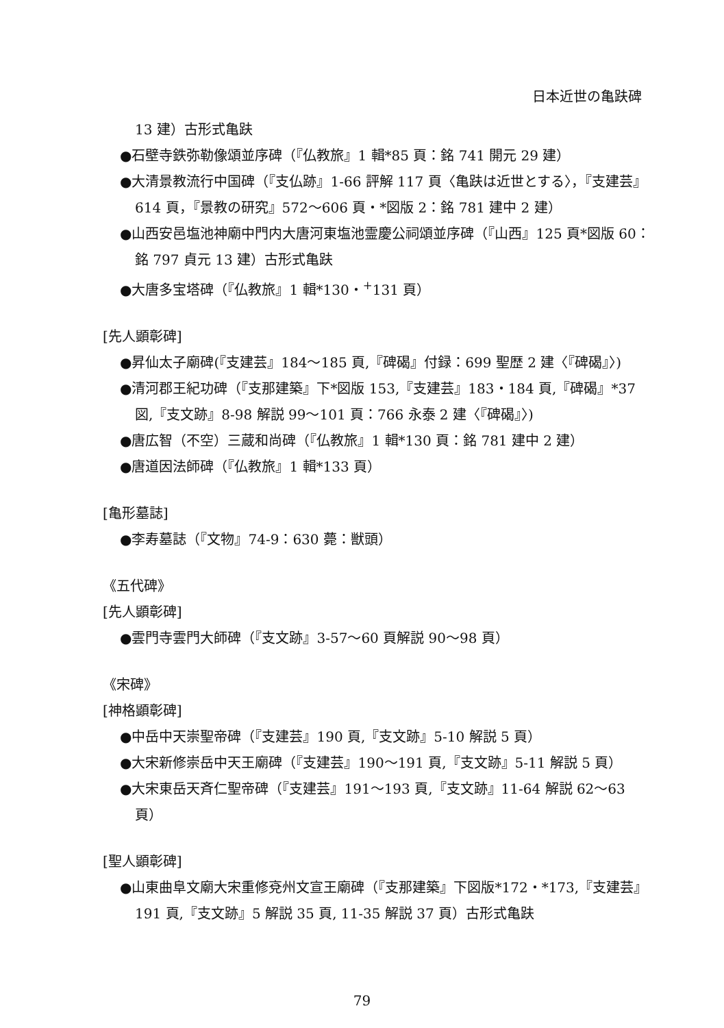日本近世の亀趺碑
13 建）古形式亀趺
●石壁寺鉄弥勒像頌並序碑（『仏教旅』1 輯*85 頁：銘 741 開元 29 建）
●大清景教流行中国碑（『支仏跡』1-66 評解 117 頁〈亀趺は近世とする〉，『支建芸』614 頁，『景教の研究』572～606 頁・*図版 2：銘 781 建中 2 建）
●山西安邑塩池神廟中門内大唐河東塩池霊慶公祠頌並序碑（『山西』125 頁*図版 60：銘 797 貞元 13 建）古形式亀趺
●大唐多宝塔碑（『仏教旅』1 輯*130・<sup>+</sup>131 頁）
[先人顕彰碑]
●昇仙太子廟碑(『支建芸』184～185 頁,『碑碣』付録：699 聖歴 2 建〈『碑碣』〉)
●清河郡王紀功碑（『支那建築』下*図版 153,『支建芸』183・184 頁,『碑碣』*37 図,『支文跡』8-98 解説 99～101 頁：766 永泰 2 建〈『碑碣』〉)
●唐広智（不空）三蔵和尚碑（『仏教旅』1 輯*130 頁：銘 781 建中 2 建）
●唐道因法師碑（『仏教旅』1 輯*133 頁）
[亀形墓誌]
●李寿墓誌（『文物』74-9：630 薨：獣頭）
《五代碑》
[先人顕彰碑]
●雲門寺雲門大師碑（『支文跡』3-57～60 頁解説 90～98 頁）
《宋碑》
[神格顕彰碑]
●中岳中天崇聖帝碑（『支建芸』190 頁,『支文跡』5-10 解説 5 頁）
●大宋新修崇岳中天王廟碑（『支建芸』190～191 頁,『支文跡』5-11 解説 5 頁）
●大宋東岳天斉仁聖帝碑（『支建芸』191～193 頁,『支文跡』11-64 解説 62～63 頁）
[聖人顕彰碑]
●山東曲阜文廟大宋重修兗州文宣王廟碑（『支那建築』下図版*172・*173,『支建芸』191 頁,『支文跡』5 解説 35 頁, 11-35 解説 37 頁）古形式亀趺
79